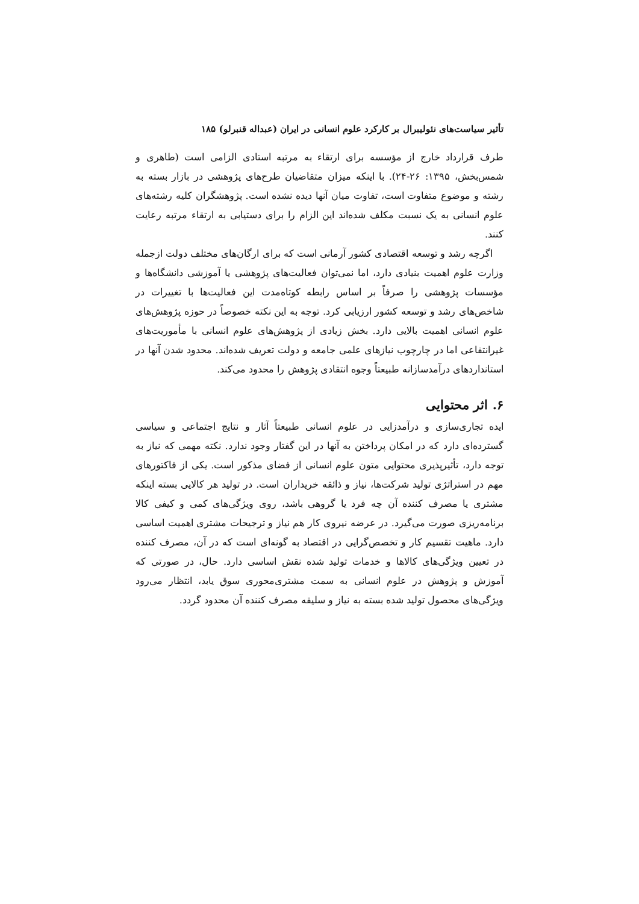تأثیر سیاست‌های نئولیبرال بر کارکرد علوم انسانی در ایران (عبداله قنبرلو) ۱۸۵
طرف قرارداد خارج از مؤسسه برای ارتقاء به مرتبه استادی الزامی است (طاهری و شمس‌بخش، ۱۳۹۵: ۲۶-۲۴). با اینکه میزان متقاضیان طرح‌های پژوهشی در بازار بسته به رشته و موضوع متفاوت است، تفاوت میان آنها دیده نشده است. پژوهشگران کلیه رشته‌های علوم انسانی به یک نسبت مکلف شده‌اند این الزام را برای دستیابی به ارتقاء مرتبه رعایت کنند.
اگرچه رشد و توسعه اقتصادی کشور آرمانی است که برای ارگان‌های مختلف دولت ازجمله وزارت علوم اهمیت بنیادی دارد، اما نمی‌توان فعالیت‌های پژوهشی یا آموزشی دانشگاه‌ها و مؤسسات پژوهشی را صرفاً بر اساس رابطه کوتاه‌مدت این فعالیت‌ها با تغییرات در شاخص‌های رشد و توسعه کشور ارزیابی کرد. توجه به این نکته خصوصاً در حوزه پژوهش‌های علوم انسانی اهمیت بالایی دارد. بخش زیادی از پژوهش‌های علوم انسانی با مأموریت‌های غیرانتفاعی اما در چارچوب نیازهای علمی جامعه و دولت تعریف شده‌اند. محدود شدن آنها در استانداردهای درآمدسازانه طبیعتاً وجوه انتقادی پژوهش را محدود می‌کند.
۶. اثر محتوایی
ایده تجاری‌سازی و درآمدزایی در علوم انسانی طبیعتاً آثار و نتایج اجتماعی و سیاسی گسترده‌ای دارد که در امکان پرداختن به آنها در این گفتار وجود ندارد. نکته مهمی که نیاز به توجه دارد، تأثیرپذیری محتوایی متون علوم انسانی از فضای مذکور است. یکی از فاکتورهای مهم در استراتژی تولید شرکت‌ها، نیاز و ذائقه خریداران است. در تولید هر کالایی بسته اینکه مشتری یا مصرف کننده آن چه فرد یا گروهی باشد، روی ویژگی‌های کمی و کیفی کالا برنامه‌ریزی صورت می‌گیرد. در عرضه نیروی کار هم نیاز و ترجیحات مشتری اهمیت اساسی دارد. ماهیت تقسیم کار و تخصص‌گرایی در اقتصاد به گونه‌ای است که در آن، مصرف کننده در تعیین ویژگی‌های کالاها و خدمات تولید شده نقش اساسی دارد. حال، در صورتی که آموزش و پژوهش در علوم انسانی به سمت مشتری‌محوری سوق یابد، انتظار می‌رود ویژگی‌های محصول تولید شده بسته به نیاز و سلیقه مصرف کننده آن محدود گردد.